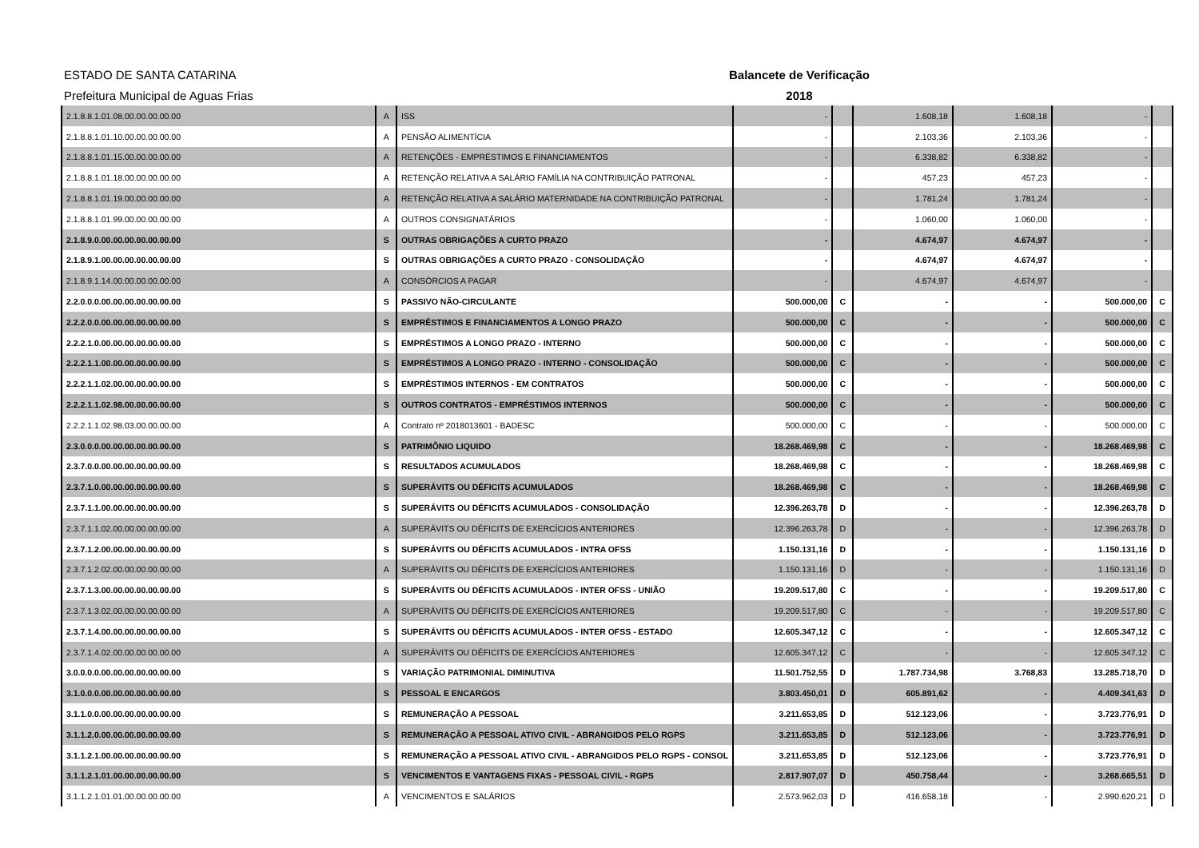ESTADO DE SANTA CATARINA Balancete de Verificação
Prefeitura Municipal de Aguas Frias 2018
| 2.1.8.8.1.01.08.00.00.00.00.00 | A | ISS | - | | 1.608,18 | 1.608,18 | - | |
| 2.1.8.8.1.01.10.00.00.00.00.00 | A | PENSÃO ALIMENTÍCIA | - | | 2.103,36 | 2.103,36 | - | |
| 2.1.8.8.1.01.15.00.00.00.00.00 | A | RETENÇÕES - EMPRÉSTIMOS E FINANCIAMENTOS | - | | 6.338,82 | 6.338,82 | - | |
| 2.1.8.8.1.01.18.00.00.00.00.00 | A | RETENÇÃO RELATIVA A SALÁRIO FAMÍLIA NA CONTRIBUIÇÃO PATRONAL | - | | 457,23 | 457,23 | - | |
| 2.1.8.8.1.01.19.00.00.00.00.00 | A | RETENÇÃO RELATIVA A SALÁRIO MATERNIDADE NA CONTRIBUIÇÃO PATRONAL | - | | 1.781,24 | 1.781,24 | - | |
| 2.1.8.8.1.01.99.00.00.00.00.00 | A | OUTROS CONSIGNATÁRIOS | - | | 1.060,00 | 1.060,00 | - | |
| 2.1.8.9.0.00.00.00.00.00.00.00 | S | OUTRAS OBRIGAÇÕES A CURTO PRAZO | - | | 4.674,97 | 4.674,97 | - | |
| 2.1.8.9.1.00.00.00.00.00.00.00 | S | OUTRAS OBRIGAÇÕES A CURTO PRAZO - CONSOLIDAÇÃO | - | | 4.674,97 | 4.674,97 | - | |
| 2.1.8.9.1.14.00.00.00.00.00.00 | A | CONSÓRCIOS A PAGAR | - | | 4.674,97 | 4.674,97 | - | |
| 2.2.0.0.0.00.00.00.00.00.00.00 | S | PASSIVO NÃO-CIRCULANTE | 500.000,00 | C | - | - | 500.000,00 | C |
| 2.2.2.0.0.00.00.00.00.00.00.00 | S | EMPRÉSTIMOS E FINANCIAMENTOS A LONGO PRAZO | 500.000,00 | C | - | - | 500.000,00 | C |
| 2.2.2.1.0.00.00.00.00.00.00.00 | S | EMPRÉSTIMOS A LONGO PRAZO - INTERNO | 500.000,00 | C | - | - | 500.000,00 | C |
| 2.2.2.1.1.00.00.00.00.00.00.00 | S | EMPRÉSTIMOS A LONGO PRAZO - INTERNO - CONSOLIDAÇÃO | 500.000,00 | C | - | - | 500.000,00 | C |
| 2.2.2.1.1.02.00.00.00.00.00.00 | S | EMPRÉSTIMOS INTERNOS - EM CONTRATOS | 500.000,00 | C | - | - | 500.000,00 | C |
| 2.2.2.1.1.02.98.00.00.00.00.00 | S | OUTROS CONTRATOS - EMPRÉSTIMOS INTERNOS | 500.000,00 | C | - | - | 500.000,00 | C |
| 2.2.2.1.1.02.98.03.00.00.00.00 | A | Contrato nº 2018013601 - BADESC | 500.000,00 | C | - | - | 500.000,00 | C |
| 2.3.0.0.0.00.00.00.00.00.00.00 | S | PATRIMÔNIO LIQUIDO | 18.268.469,98 | C | - | - | 18.268.469,98 | C |
| 2.3.7.0.0.00.00.00.00.00.00.00 | S | RESULTADOS ACUMULADOS | 18.268.469,98 | C | - | - | 18.268.469,98 | C |
| 2.3.7.1.0.00.00.00.00.00.00.00 | S | SUPERÁVITS OU DÉFICITS ACUMULADOS | 18.268.469,98 | C | - | - | 18.268.469,98 | C |
| 2.3.7.1.1.00.00.00.00.00.00.00 | S | SUPERÁVITS OU DÉFICITS ACUMULADOS - CONSOLIDAÇÃO | 12.396.263,78 | D | - | - | 12.396.263,78 | D |
| 2.3.7.1.1.02.00.00.00.00.00.00 | A | SUPERÁVITS OU DÉFICITS DE EXERCÍCIOS ANTERIORES | 12.396.263,78 | D | - | - | 12.396.263,78 | D |
| 2.3.7.1.2.00.00.00.00.00.00.00 | S | SUPERÁVITS OU DÉFICITS ACUMULADOS - INTRA OFSS | 1.150.131,16 | D | - | - | 1.150.131,16 | D |
| 2.3.7.1.2.02.00.00.00.00.00.00 | A | SUPERÁVITS OU DÉFICITS DE EXERCÍCIOS ANTERIORES | 1.150.131,16 | D | - | - | 1.150.131,16 | D |
| 2.3.7.1.3.00.00.00.00.00.00.00 | S | SUPERÁVITS OU DÉFICITS ACUMULADOS - INTER OFSS - UNIÃO | 19.209.517,80 | C | - | - | 19.209.517,80 | C |
| 2.3.7.1.3.02.00.00.00.00.00.00 | A | SUPERÁVITS OU DÉFICITS DE EXERCÍCIOS ANTERIORES | 19.209.517,80 | C | - | - | 19.209.517,80 | C |
| 2.3.7.1.4.00.00.00.00.00.00.00 | S | SUPERÁVITS OU DÉFICITS ACUMULADOS - INTER OFSS - ESTADO | 12.605.347,12 | C | - | - | 12.605.347,12 | C |
| 2.3.7.1.4.02.00.00.00.00.00.00 | A | SUPERÁVITS OU DÉFICITS DE EXERCÍCIOS ANTERIORES | 12.605.347,12 | C | - | - | 12.605.347,12 | C |
| 3.0.0.0.0.00.00.00.00.00.00.00 | S | VARIAÇÃO PATRIMONIAL DIMINUTIVA | 11.501.752,55 | D | 1.787.734,98 | 3.768,83 | 13.285.718,70 | D |
| 3.1.0.0.0.00.00.00.00.00.00.00 | S | PESSOAL E ENCARGOS | 3.803.450,01 | D | 605.891,62 | - | 4.409.341,63 | D |
| 3.1.1.0.0.00.00.00.00.00.00.00 | S | REMUNERAÇÃO A PESSOAL | 3.211.653,85 | D | 512.123,06 | - | 3.723.776,91 | D |
| 3.1.1.2.0.00.00.00.00.00.00.00 | S | REMUNERAÇÃO A PESSOAL ATIVO CIVIL - ABRANGIDOS PELO RGPS | 3.211.653,85 | D | 512.123,06 | - | 3.723.776,91 | D |
| 3.1.1.2.1.00.00.00.00.00.00.00 | S | REMUNERAÇÃO A PESSOAL ATIVO CIVIL - ABRANGIDOS PELO RGPS - CONSOL | 3.211.653,85 | D | 512.123,06 | - | 3.723.776,91 | D |
| 3.1.1.2.1.01.00.00.00.00.00.00 | S | VENCIMENTOS E VANTAGENS FIXAS - PESSOAL CIVIL - RGPS | 2.817.907,07 | D | 450.758,44 | - | 3.268.665,51 | D |
| 3.1.1.2.1.01.01.00.00.00.00.00 | A | VENCIMENTOS E SALÁRIOS | 2.573.962,03 | D | 416.658,18 | - | 2.990.620,21 | D |